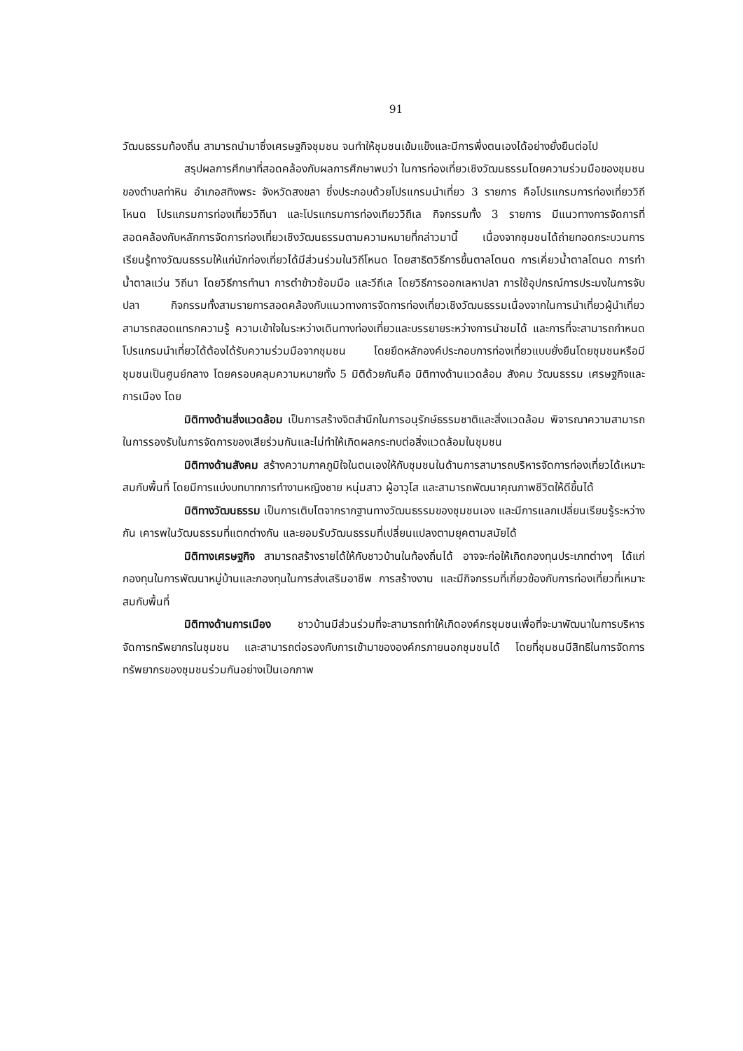91
วัฒนธรรมท้องถิ่น สามารถนำมาซึ่งเศรษฐกิจชุมชน จนทำให้ชุมชนเข้มแข็งและมีการพึ่งตนเองได้อย่างยั่งยืนต่อไป
สรุปผลการศึกษาที่สอดคล้องกับผลการศึกษาพบว่า ในการท่องเที่ยวเชิงวัฒนธรรมโดยความร่วมมือของชุมชนของตำบลท่าหิน อำเภอสทิงพระ จังหวัดสงขลา ซึ่งประกอบด้วยโปรแกรมนำเที่ยว 3 รายการ คือโปรแกรมการท่องเที่ยววิถีโหนด โปรแกรมการท่องเที่ยววิถีนา และโปรแกรมการท่องเทียววิถีเล กิจกรรมทั้ง 3 รายการ มีแนวทางการจัดการที่สอดคล้องกับหลักการจัดการท่องเที่ยวเชิงวัฒนธรรมตามความหมายที่กล่าวมานี้ เนื่องจากชุมชนได้ถ่ายทอดกระบวนการเรียนรู้ทางวัฒนธรรมให้แก่นักท่องเที่ยวได้มีส่วนร่วมในวิถีโหนด โดยสาธิตวิธีการขึ้นตาลโตนด การเคี่ยวน้ำตาลโตนด การทำน้ำตาลแว่น วิถีนา โดยวิธีการทำนา การตำข้าวซ้อมมือ และวีถีเล โดยวิธีการออกเลหาปลา การใช้อุปกรณ์การประมงในการจับปลา กิจกรรมทั้งสามรายการสอดคล้องกับแนวทางการจัดการท่องเที่ยวเชิงวัฒนธรรมเนื่องจากในการนำเที่ยวผู้นำเที่ยวสามารถสอดแทรกความรู้ ความเข้าใจในระหว่างเดินทางท่องเที่ยวและบรรยายระหว่างการนำชมได้ และการที่จะสามารถกำหนดโปรแกรมนำเที่ยวได้ต้องได้รับความร่วมมือจากชุมชน โดยยึดหลักองค์ประกอบการท่องเที่ยวแบบยั่งยืนโดยชุมชนหรือมีชุมชนเป็นศูนย์กลาง โดยครอบคลุมความหมายทั้ง 5 มิติด้วยกันคือ มิติทางด้านแวดล้อม สังคม วัฒนธรรม เศรษฐกิจและการเมือง โดย
มิติทางด้านสิ่งแวดล้อม เป็นการสร้างจิตสำนึกในการอนุรักษ์ธรรมชาติและสิ่งแวดล้อม พิจารณาความสามารถในการรองรับในการจัดการของเสียร่วมกันและไม่ทำให้เกิดผลกระทบต่อสิ่งแวดล้อมในชุมชน
มิติทางด้านสังคม สร้างความภาคภูมิใจในตนเองให้กับชุมชนในด้านการสามารถบริหารจัดการท่องเที่ยวได้เหมาะสมกับพื้นที่ โดยมีการแบ่งบทบาทการทำงานหญิงชาย หนุ่มสาว ผู้อาวุโส และสามารถพัฒนาคุณภาพชีวิตให้ดีขึ้นได้
มิติทางวัฒนธรรม เป็นการเติบโตจากรากฐานทางวัฒนธรรมของชุมชนเอง และมีการแลกเปลี่ยนเรียนรู้ระหว่างกัน เคารพในวัฒนธรรมที่แตกต่างกัน และยอมรับวัฒนธรรมที่เปลี่ยนแปลงตามยุคตามสมัยได้
มิติทางเศรษฐกิจ สามารถสร้างรายได้ให้กับชาวบ้านในท้องถิ่นได้ อาจจะก่อให้เกิดกองทุนประเภทต่างๆ ได้แก่ กองทุนในการพัฒนาหมู่บ้านและกองทุนในการส่งเสริมอาชีพ การสร้างงาน และมีกิจกรรมที่เกี่ยวข้องกับการท่องเที่ยวที่เหมาะสมกับพื้นที่
มิติทางด้านการเมือง ชาวบ้านมีส่วนร่วมที่จะสามารถทำให้เกิดองค์กรชุมชนเพื่อที่จะมาพัฒนาในการบริหารจัดการทรัพยากรในชุมชน และสามารถต่อรองกับการเข้ามาขององค์กรภายนอกชุมชนได้ โดยที่ชุมชนมีสิทธิในการจัดการทรัพยากรของชุมชนร่วมกันอย่างเป็นเอกภาพ